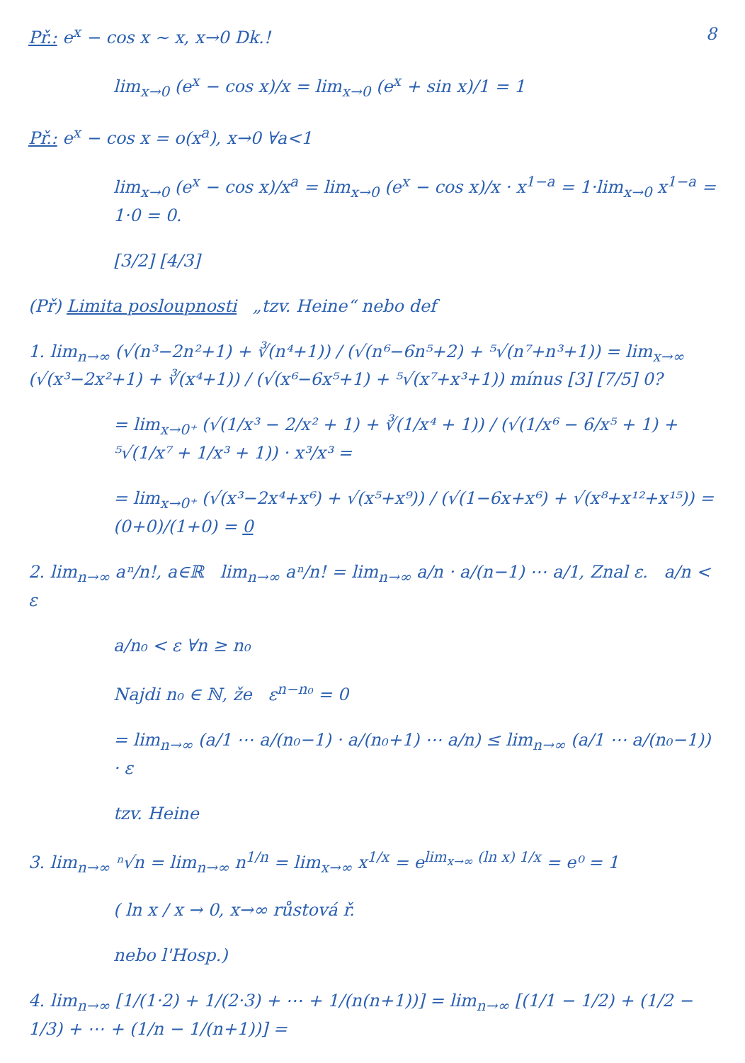8 Př.: e<sup>x</sup> − cos x ∼ x, x→0 Dk.!
lim<sub>x→0</sub> (e<sup>x</sup> − cos x)/x = lim<sub>x→0</sub> (e<sup>x</sup> + sin x)/1 = 1
Př.: e<sup>x</sup> − cos x = o(x<sup>a</sup>), x→0 ∀a<1
lim<sub>x→0</sub> (e<sup>x</sup> − cos x)/x<sup>a</sup> = lim<sub>x→0</sub> (e<sup>x</sup> − cos x)/x · x<sup>1−a</sup> = 1·lim<sub>x→0</sub> x<sup>1−a</sup> = 1·0 = 0.
[3/2] [4/3]
(Př) Limita posloupnosti „tzv. Heine“ nebo def
1. lim<sub>n→∞</sub> (√(n³−2n²+1) + ∛(n⁴+1)) / (√(n⁶−6n⁵+2) + ⁵√(n⁷+n³+1)) = lim<sub>x→∞</sub> (√(x³−2x²+1) + ∛(x⁴+1)) / (√(x⁶−6x⁵+1) + ⁵√(x⁷+x³+1)) mínus [3] [7/5] 0?
= lim<sub>x→0⁺</sub> (√(1/x³ − 2/x² + 1) + ∛(1/x⁴ + 1)) / (√(1/x⁶ − 6/x⁵ + 1) + ⁵√(1/x⁷ + 1/x³ + 1)) · x³/x³ =
= lim<sub>x→0⁺</sub> (√(x³−2x⁴+x⁶) + √(x⁵+x⁹)) / (√(1−6x+x⁶) + √(x⁸+x¹²+x¹⁵)) = (0+0)/(1+0) = 0
2. lim<sub>n→∞</sub> aⁿ/n!, a∈ℝ lim<sub>n→∞</sub> aⁿ/n! = lim<sub>n→∞</sub> a/n · a/(n−1) ⋯ a/1, Znal ε. a/n < ε
a/n₀ < ε ∀n ≥ n₀
Najdi n₀ ∈ ℕ, že ε<sup>n−n₀</sup> = 0
= lim<sub>n→∞</sub> (a/1 ⋯ a/(n₀−1) · a/(n₀+1) ⋯ a/n) ≤ lim<sub>n→∞</sub> (a/1 ⋯ a/(n₀−1)) · ε
tzv. Heine
3. lim<sub>n→∞</sub> ⁿ√n = lim<sub>n→∞</sub> n<sup>1/n</sup> = lim<sub>x→∞</sub> x<sup>1/x</sup> = e<sup>lim<sub>x→∞</sub> (ln x) 1/x</sup> = e⁰ = 1
( ln x / x → 0, x→∞ růstová ř.
nebo l'Hosp.)
4. lim<sub>n→∞</sub> [1/(1·2) + 1/(2·3) + ⋯ + 1/(n(n+1))] = lim<sub>n→∞</sub> [(1/1 − 1/2) + (1/2 − 1/3) + ⋯ + (1/n − 1/(n+1))] =